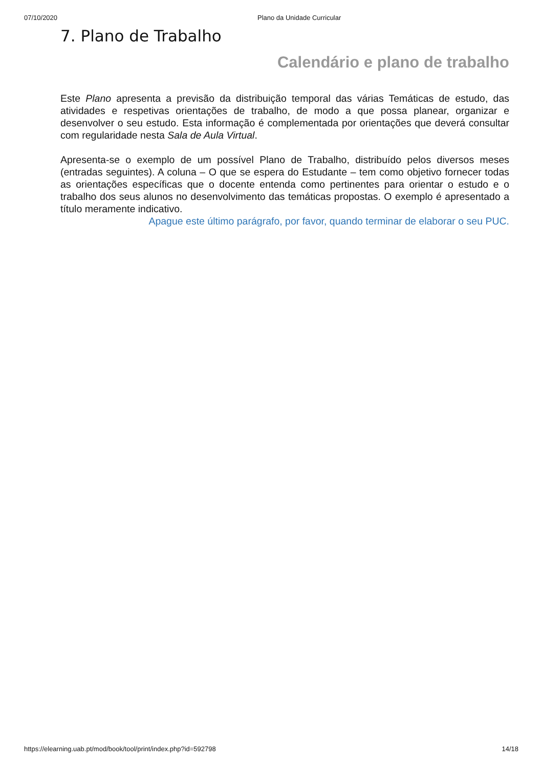07/10/2020 Plano da Unidade Curricular
7. Plano de Trabalho
Calendário e plano de trabalho
Este Plano apresenta a previsão da distribuição temporal das várias Temáticas de estudo, das atividades e respetivas orientações de trabalho, de modo a que possa planear, organizar e desenvolver o seu estudo. Esta informação é complementada por orientações que deverá consultar com regularidade nesta Sala de Aula Virtual.
Apresenta-se o exemplo de um possível Plano de Trabalho, distribuído pelos diversos meses (entradas seguintes). A coluna – O que se espera do Estudante – tem como objetivo fornecer todas as orientações específicas que o docente entenda como pertinentes para orientar o estudo e o trabalho dos seus alunos no desenvolvimento das temáticas propostas. O exemplo é apresentado a título meramente indicativo.
Apague este último parágrafo, por favor, quando terminar de elaborar o seu PUC.
https://elearning.uab.pt/mod/book/tool/print/index.php?id=592798 14/18